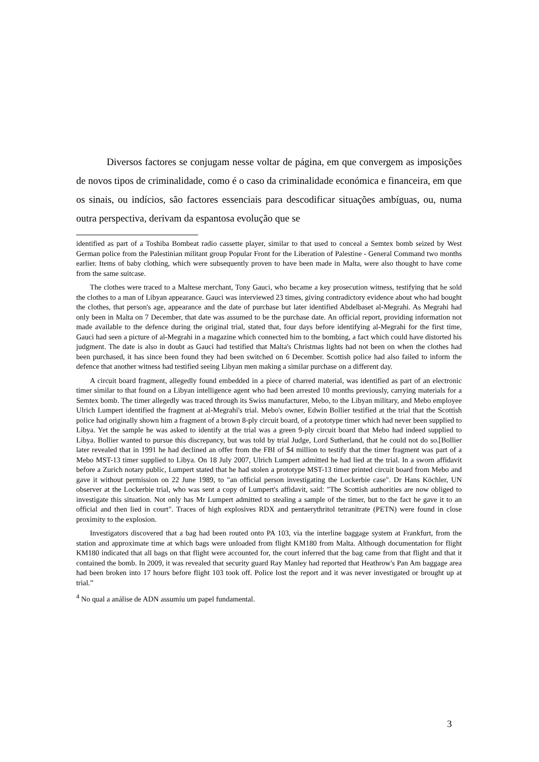Diversos factores se conjugam nesse voltar de página, em que convergem as imposições de novos tipos de criminalidade, como é o caso da criminalidade económica e financeira, em que os sinais, ou indícios, são factores essenciais para descodificar situações ambíguas, ou, numa outra perspectiva, derivam da espantosa evolução que se
identified as part of a Toshiba Bombeat radio cassette player, similar to that used to conceal a Semtex bomb seized by West German police from the Palestinian militant group Popular Front for the Liberation of Palestine - General Command two months earlier. Items of baby clothing, which were subsequently proven to have been made in Malta, were also thought to have come from the same suitcase.
The clothes were traced to a Maltese merchant, Tony Gauci, who became a key prosecution witness, testifying that he sold the clothes to a man of Libyan appearance. Gauci was interviewed 23 times, giving contradictory evidence about who had bought the clothes, that person's age, appearance and the date of purchase but later identified Abdelbaset al-Megrahi. As Megrahi had only been in Malta on 7 December, that date was assumed to be the purchase date. An official report, providing information not made available to the defence during the original trial, stated that, four days before identifying al-Megrahi for the first time, Gauci had seen a picture of al-Megrahi in a magazine which connected him to the bombing, a fact which could have distorted his judgment. The date is also in doubt as Gauci had testified that Malta's Christmas lights had not been on when the clothes had been purchased, it has since been found they had been switched on 6 December. Scottish police had also failed to inform the defence that another witness had testified seeing Libyan men making a similar purchase on a different day.
A circuit board fragment, allegedly found embedded in a piece of charred material, was identified as part of an electronic timer similar to that found on a Libyan intelligence agent who had been arrested 10 months previously, carrying materials for a Semtex bomb. The timer allegedly was traced through its Swiss manufacturer, Mebo, to the Libyan military, and Mebo employee Ulrich Lumpert identified the fragment at al-Megrahi's trial. Mebo's owner, Edwin Bollier testified at the trial that the Scottish police had originally shown him a fragment of a brown 8-ply circuit board, of a prototype timer which had never been supplied to Libya. Yet the sample he was asked to identify at the trial was a green 9-ply circuit board that Mebo had indeed supplied to Libya. Bollier wanted to pursue this discrepancy, but was told by trial Judge, Lord Sutherland, that he could not do so.[Bollier later revealed that in 1991 he had declined an offer from the FBI of $4 million to testify that the timer fragment was part of a Mebo MST-13 timer supplied to Libya. On 18 July 2007, Ulrich Lumpert admitted he had lied at the trial. In a sworn affidavit before a Zurich notary public, Lumpert stated that he had stolen a prototype MST-13 timer printed circuit board from Mebo and gave it without permission on 22 June 1989, to "an official person investigating the Lockerbie case". Dr Hans Köchler, UN observer at the Lockerbie trial, who was sent a copy of Lumpert's affidavit, said: "The Scottish authorities are now obliged to investigate this situation. Not only has Mr Lumpert admitted to stealing a sample of the timer, but to the fact he gave it to an official and then lied in court". Traces of high explosives RDX and pentaerythritol tetranitrate (PETN) were found in close proximity to the explosion.
Investigators discovered that a bag had been routed onto PA 103, via the interline baggage system at Frankfurt, from the station and approximate time at which bags were unloaded from flight KM180 from Malta. Although documentation for flight KM180 indicated that all bags on that flight were accounted for, the court inferred that the bag came from that flight and that it contained the bomb. In 2009, it was revealed that security guard Ray Manley had reported that Heathrow's Pan Am baggage area had been broken into 17 hours before flight 103 took off. Police lost the report and it was never investigated or brought up at trial.”
<sup>4</sup> No qual a análise de ADN assumiu um papel fundamental.
3